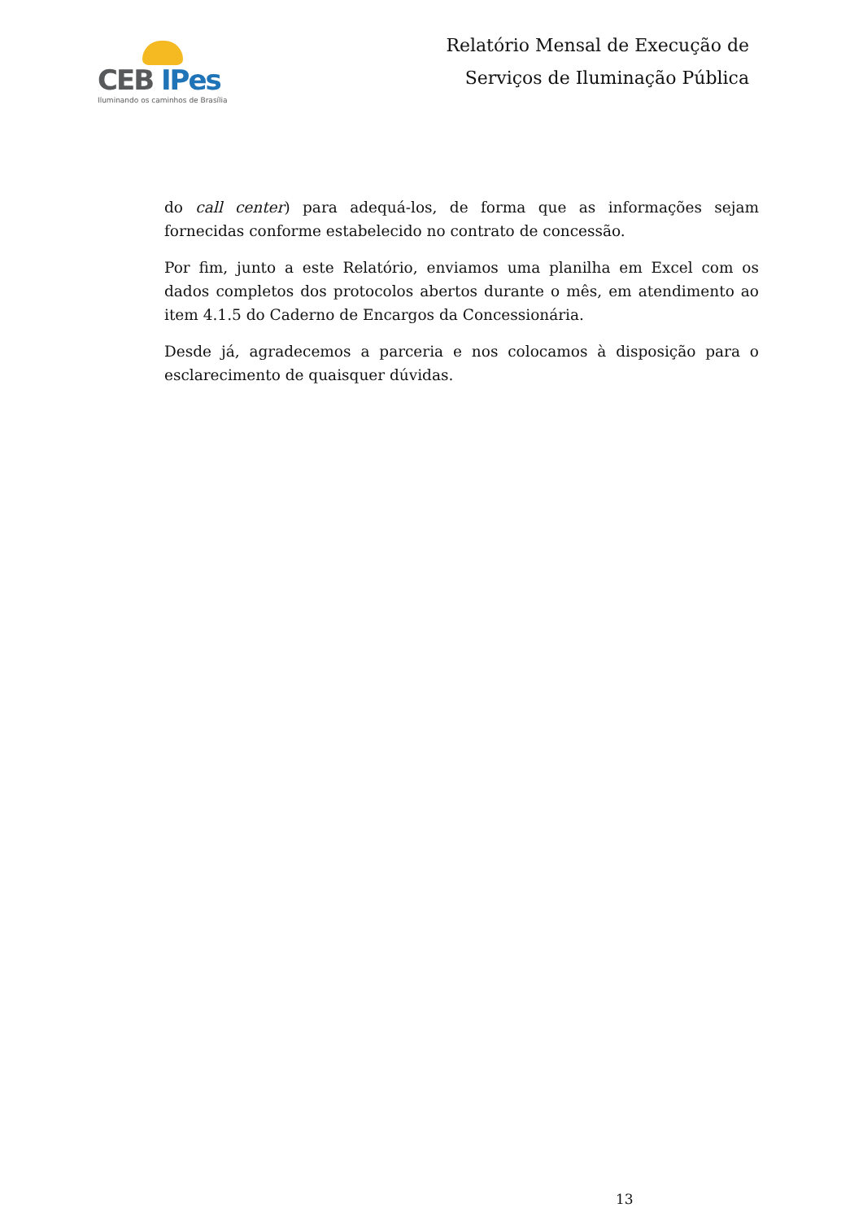CEB IPes
Iluminando os caminhos de Brasília
Relatório Mensal de Execução de
Serviços de Iluminação Pública
do call center) para adequá-los, de forma que as informações sejam fornecidas conforme estabelecido no contrato de concessão.
Por fim, junto a este Relatório, enviamos uma planilha em Excel com os dados completos dos protocolos abertos durante o mês, em atendimento ao item 4.1.5 do Caderno de Encargos da Concessionária.
Desde já, agradecemos a parceria e nos colocamos à disposição para o esclarecimento de quaisquer dúvidas.
13